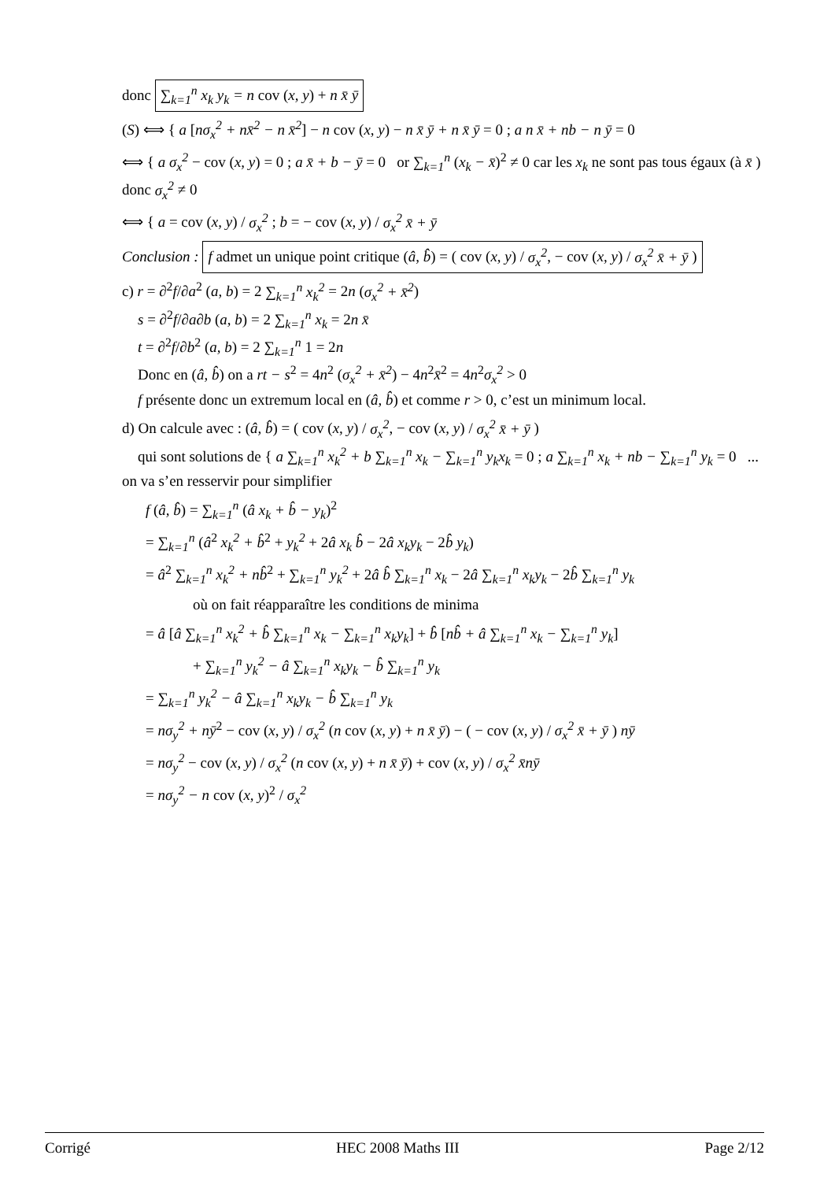donc ∑<sub>k=1</sub><sup>n</sup> x<sub>k</sub> y<sub>k</sub> = n cov (x, y) + n x̄ ȳ
(S) ⟺ { a [nσ<sub>x</sub><sup>2</sup> + nx̄<sup>2</sup> − n x̄<sup>2</sup>] − n cov (x, y) − n x̄ ȳ + n x̄ ȳ = 0 ; a n x̄ + nb − n ȳ = 0
⟺ { a σ<sub>x</sub><sup>2</sup> − cov (x, y) = 0 ; a x̄ + b − ȳ = 0 or ∑<sub>k=1</sub><sup>n</sup> (x<sub>k</sub> − x̄)<sup>2</sup> ≠ 0 car les x<sub>k</sub> ne sont pas tous égaux (à x̄ ) donc σ<sub>x</sub><sup>2</sup> ≠ 0
⟺ { a = cov (x, y) / σ<sub>x</sub><sup>2</sup> ; b = − cov (x, y) / σ<sub>x</sub><sup>2</sup> x̄ + ȳ
Conclusion : f admet un unique point critique (â, b̂) = ( cov (x, y) / σ<sub>x</sub><sup>2</sup>, − cov (x, y) / σ<sub>x</sub><sup>2</sup> x̄ + ȳ )
c) r = ∂<sup>2</sup>f/∂a<sup>2</sup> (a, b) = 2 ∑<sub>k=1</sub><sup>n</sup> x<sub>k</sub><sup>2</sup> = 2n (σ<sub>x</sub><sup>2</sup> + x̄<sup>2</sup>)
s = ∂<sup>2</sup>f/∂a∂b (a, b) = 2 ∑<sub>k=1</sub><sup>n</sup> x<sub>k</sub> = 2n x̄
t = ∂<sup>2</sup>f/∂b<sup>2</sup> (a, b) = 2 ∑<sub>k=1</sub><sup>n</sup> 1 = 2n
Donc en (â, b̂) on a rt − s<sup>2</sup> = 4n<sup>2</sup> (σ<sub>x</sub><sup>2</sup> + x̄<sup>2</sup>) − 4n<sup>2</sup>x̄<sup>2</sup> = 4n<sup>2</sup>σ<sub>x</sub><sup>2</sup> > 0
f présente donc un extremum local en (â, b̂) et comme r > 0, c’est un minimum local.
d) On calcule avec : (â, b̂) = ( cov (x, y) / σ<sub>x</sub><sup>2</sup>, − cov (x, y) / σ<sub>x</sub><sup>2</sup> x̄ + ȳ )
qui sont solutions de { a ∑<sub>k=1</sub><sup>n</sup> x<sub>k</sub><sup>2</sup> + b ∑<sub>k=1</sub><sup>n</sup> x<sub>k</sub> − ∑<sub>k=1</sub><sup>n</sup> y<sub>k</sub>x<sub>k</sub> = 0 ; a ∑<sub>k=1</sub><sup>n</sup> x<sub>k</sub> + nb − ∑<sub>k=1</sub><sup>n</sup> y<sub>k</sub> = 0 ... on va s’en resservir pour simplifier
f (â, b̂) = ∑<sub>k=1</sub><sup>n</sup> (â x<sub>k</sub> + b̂ − y<sub>k</sub>)<sup>2</sup>
= ∑<sub>k=1</sub><sup>n</sup> (â<sup>2</sup> x<sub>k</sub><sup>2</sup> + b̂<sup>2</sup> + y<sub>k</sub><sup>2</sup> + 2â x<sub>k</sub> b̂ − 2â x<sub>k</sub>y<sub>k</sub> − 2b̂ y<sub>k</sub>)
= â<sup>2</sup> ∑<sub>k=1</sub><sup>n</sup> x<sub>k</sub><sup>2</sup> + nb̂<sup>2</sup> + ∑<sub>k=1</sub><sup>n</sup> y<sub>k</sub><sup>2</sup> + 2â b̂ ∑<sub>k=1</sub><sup>n</sup> x<sub>k</sub> − 2â ∑<sub>k=1</sub><sup>n</sup> x<sub>k</sub>y<sub>k</sub> − 2b̂ ∑<sub>k=1</sub><sup>n</sup> y<sub>k</sub>
où on fait réapparaître les conditions de minima
= â [â ∑<sub>k=1</sub><sup>n</sup> x<sub>k</sub><sup>2</sup> + b̂ ∑<sub>k=1</sub><sup>n</sup> x<sub>k</sub> − ∑<sub>k=1</sub><sup>n</sup> x<sub>k</sub>y<sub>k</sub>] + b̂ [nb̂ + â ∑<sub>k=1</sub><sup>n</sup> x<sub>k</sub> − ∑<sub>k=1</sub><sup>n</sup> y<sub>k</sub>]
+ ∑<sub>k=1</sub><sup>n</sup> y<sub>k</sub><sup>2</sup> − â ∑<sub>k=1</sub><sup>n</sup> x<sub>k</sub>y<sub>k</sub> − b̂ ∑<sub>k=1</sub><sup>n</sup> y<sub>k</sub>
= ∑<sub>k=1</sub><sup>n</sup> y<sub>k</sub><sup>2</sup> − â ∑<sub>k=1</sub><sup>n</sup> x<sub>k</sub>y<sub>k</sub> − b̂ ∑<sub>k=1</sub><sup>n</sup> y<sub>k</sub>
= nσ<sub>y</sub><sup>2</sup> + nȳ<sup>2</sup> − cov (x, y) / σ<sub>x</sub><sup>2</sup> (n cov (x, y) + n x̄ ȳ) − ( − cov (x, y) / σ<sub>x</sub><sup>2</sup> x̄ + ȳ ) nȳ
= nσ<sub>y</sub><sup>2</sup> − cov (x, y) / σ<sub>x</sub><sup>2</sup> (n cov (x, y) + n x̄ ȳ) + cov (x, y) / σ<sub>x</sub><sup>2</sup> x̄nȳ
= nσ<sub>y</sub><sup>2</sup> − n cov (x, y)<sup>2</sup> / σ<sub>x</sub><sup>2</sup>
Corrigé HEC 2008 Maths III Page 2/12